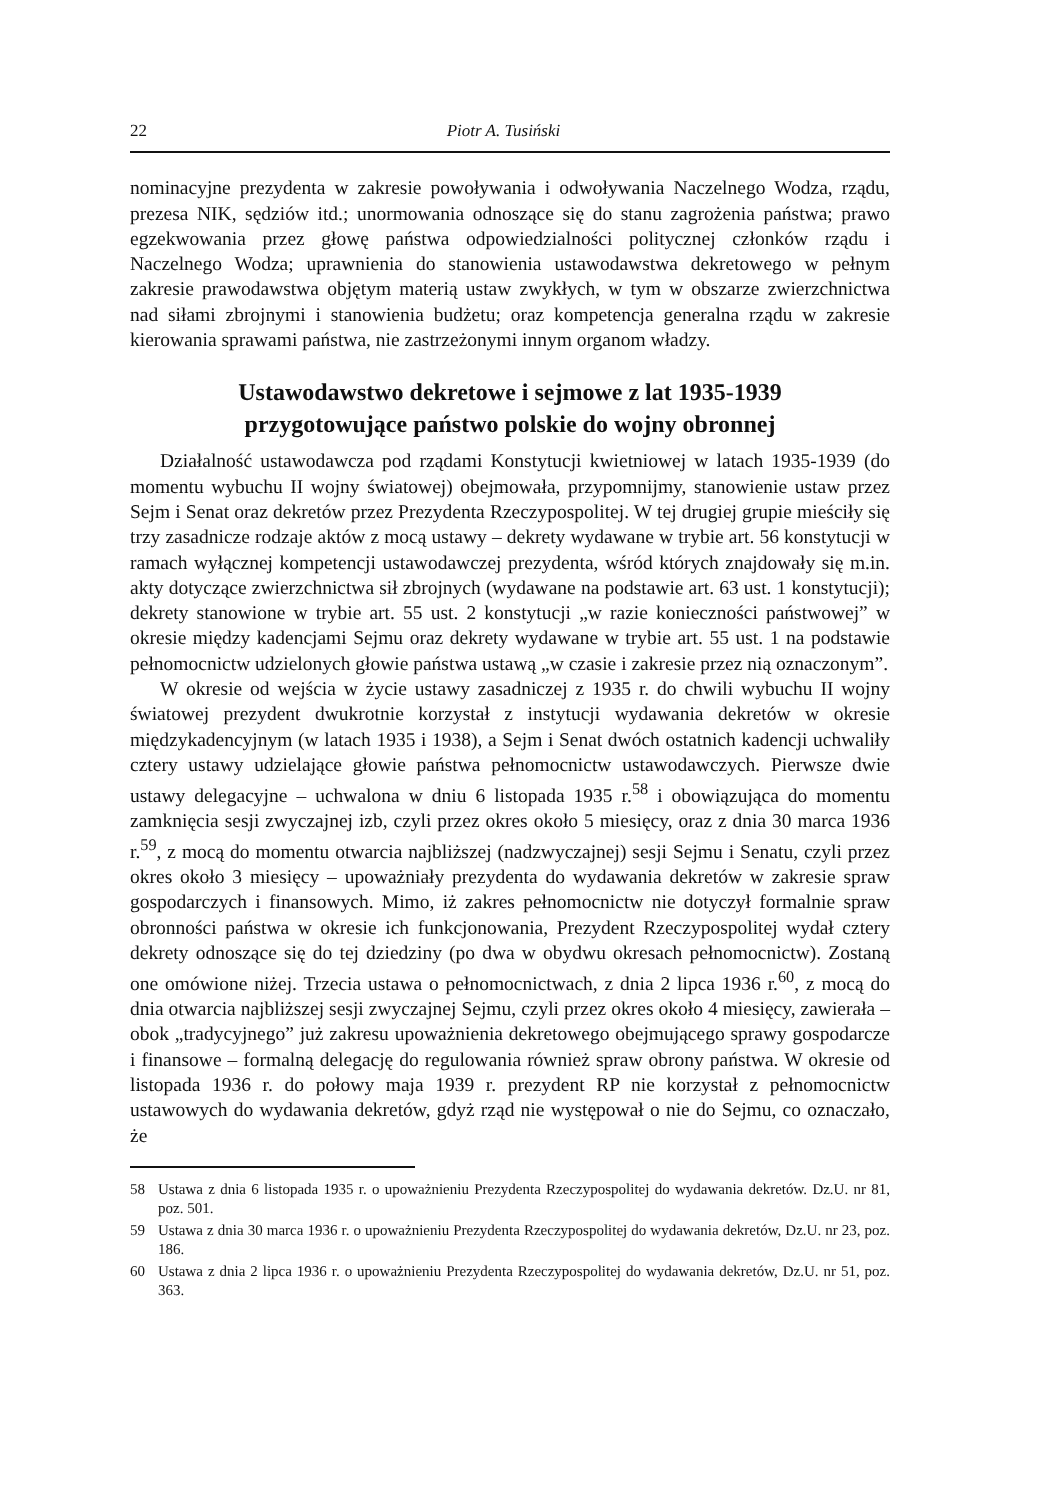22 Piotr A. Tusiński
nominacyjne prezydenta w zakresie powoływania i odwoływania Naczelnego Wodza, rządu, prezesa NIK, sędziów itd.; unormowania odnoszące się do stanu zagrożenia państwa; prawo egzekwowania przez głowę państwa odpowiedzialności politycznej członków rządu i Naczelnego Wodza; uprawnienia do stanowienia ustawodawstwa dekretowego w pełnym zakresie prawodawstwa objętym materią ustaw zwykłych, w tym w obszarze zwierzchnictwa nad siłami zbrojnymi i stanowienia budżetu; oraz kompetencja generalna rządu w zakresie kierowania sprawami państwa, nie zastrzeżonymi innym organom władzy.
Ustawodawstwo dekretowe i sejmowe z lat 1935-1939
przygotowujące państwo polskie do wojny obronnej
Działalność ustawodawcza pod rządami Konstytucji kwietniowej w latach 1935-1939 (do momentu wybuchu II wojny światowej) obejmowała, przypomnijmy, stanowienie ustaw przez Sejm i Senat oraz dekretów przez Prezydenta Rzeczypospolitej. W tej drugiej grupie mieściły się trzy zasadnicze rodzaje aktów z mocą ustawy – dekrety wydawane w trybie art. 56 konstytucji w ramach wyłącznej kompetencji ustawodawczej prezydenta, wśród których znajdowały się m.in. akty dotyczące zwierzchnictwa sił zbrojnych (wydawane na podstawie art. 63 ust. 1 konstytucji); dekrety stanowione w trybie art. 55 ust. 2 konstytucji „w razie konieczności państwowej” w okresie między kadencjami Sejmu oraz dekrety wydawane w trybie art. 55 ust. 1 na podstawie pełnomocnictw udzielonych głowie państwa ustawą „w czasie i zakresie przez nią oznaczonym”.
W okresie od wejścia w życie ustawy zasadniczej z 1935 r. do chwili wybuchu II wojny światowej prezydent dwukrotnie korzystał z instytucji wydawania dekretów w okresie międzykadencyjnym (w latach 1935 i 1938), a Sejm i Senat dwóch ostatnich kadencji uchwaliły cztery ustawy udzielające głowie państwa pełnomocnictw ustawodawczych. Pierwsze dwie ustawy delegacyjne – uchwalona w dniu 6 listopada 1935 r.<sup>58</sup> i obowiązująca do momentu zamknięcia sesji zwyczajnej izb, czyli przez okres około 5 miesięcy, oraz z dnia 30 marca 1936 r.<sup>59</sup>, z mocą do momentu otwarcia najbliższej (nadzwyczajnej) sesji Sejmu i Senatu, czyli przez okres około 3 miesięcy – upoważniały prezydenta do wydawania dekretów w zakresie spraw gospodarczych i finansowych. Mimo, iż zakres pełnomocnictw nie dotyczył formalnie spraw obronności państwa w okresie ich funkcjonowania, Prezydent Rzeczypospolitej wydał cztery dekrety odnoszące się do tej dziedziny (po dwa w obydwu okresach pełnomocnictw). Zostaną one omówione niżej. Trzecia ustawa o pełnomocnictwach, z dnia 2 lipca 1936 r.<sup>60</sup>, z mocą do dnia otwarcia najbliższej sesji zwyczajnej Sejmu, czyli przez okres około 4 miesięcy, zawierała – obok „tradycyjnego” już zakresu upoważnienia dekretowego obejmującego sprawy gospodarcze i finansowe – formalną delegację do regulowania również spraw obrony państwa. W okresie od listopada 1936 r. do połowy maja 1939 r. prezydent RP nie korzystał z pełnomocnictw ustawowych do wydawania dekretów, gdyż rząd nie występował o nie do Sejmu, co oznaczało, że
58 Ustawa z dnia 6 listopada 1935 r. o upoważnieniu Prezydenta Rzeczypospolitej do wydawania dekretów. Dz.U. nr 81, poz. 501.
59 Ustawa z dnia 30 marca 1936 r. o upoważnieniu Prezydenta Rzeczypospolitej do wydawania dekretów, Dz.U. nr 23, poz. 186.
60 Ustawa z dnia 2 lipca 1936 r. o upoważnieniu Prezydenta Rzeczypospolitej do wydawania dekretów, Dz.U. nr 51, poz. 363.